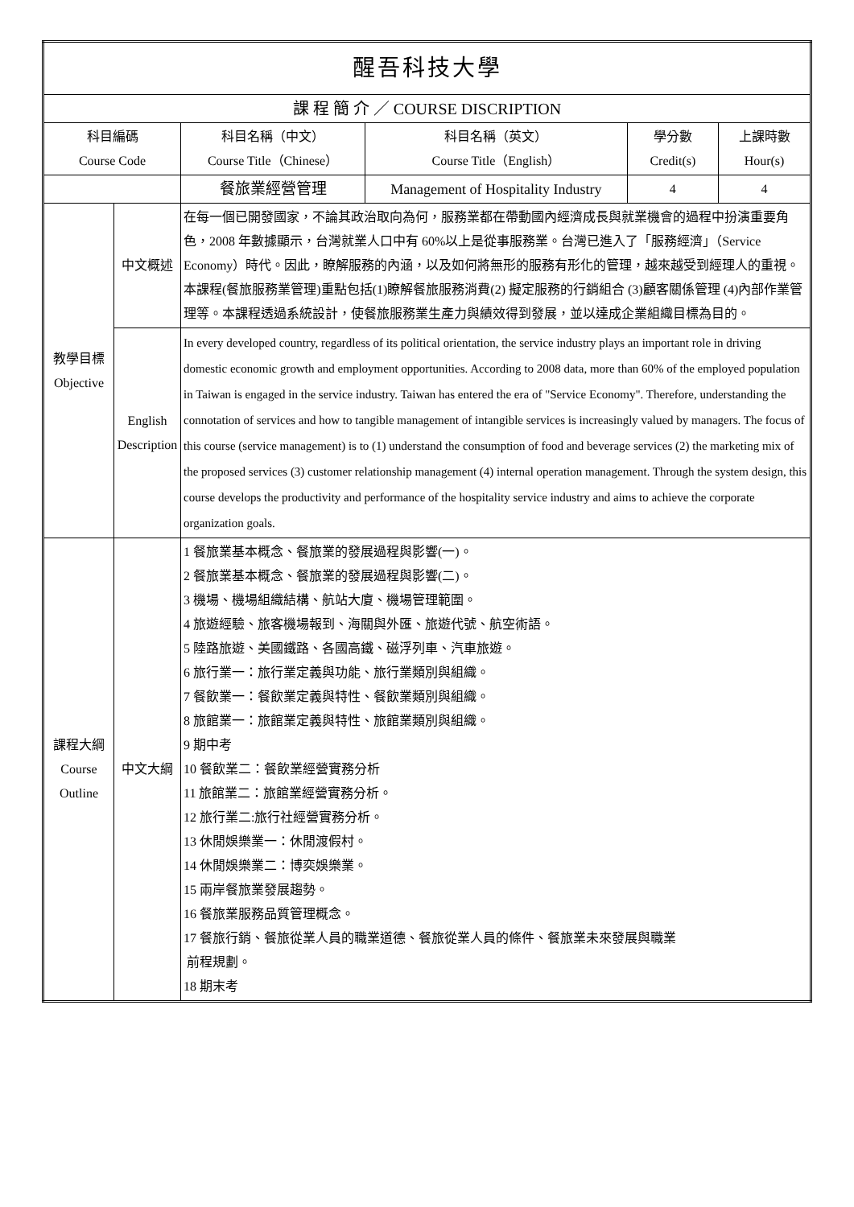| 醒吾科技大學 | | | | | |
| 課 程 簡 介 ／ COURSE DISCRIPTION | | | | | |
| 科目編碼 Course Code | | 科目名稱（中文） Course Title（Chinese） | 科目名稱（英文） Course Title（English） | 學分數 Credit(s) | 上課時數 Hour(s) |
| | | 餐旅業經營管理 | Management of Hospitality Industry | 4 | 4 |
| 教學目標 Objective | 中文概述 | 在每一個已開發國家，不論其政治取向為何，服務業都在帶動國內經濟成長與就業機會的過程中扮演重要角色，2008 年數據顯示，台灣就業人口中有 60%以上是從事服務業。台灣已進入了「服務經濟」（Service Economy）時代。因此，瞭解服務的內涵，以及如何將無形的服務有形化的管理，越來越受到經理人的重視。本課程(餐旅服務業管理)重點包括(1)瞭解餐旅服務消費(2) 擬定服務的行銷組合 (3)顧客關係管理 (4)內部作業管理等。本課程透過系統設計，使餐旅服務業生產力與績效得到發展，並以達成企業組織目標為目的。 | | | |
| | English Description | In every developed country, regardless of its political orientation, the service industry plays an important role in driving domestic economic growth and employment opportunities. According to 2008 data, more than 60% of the employed population in Taiwan is engaged in the service industry. Taiwan has entered the era of "Service Economy". Therefore, understanding the connotation of services and how to tangible management of intangible services is increasingly valued by managers. The focus of this course (service management) is to (1) understand the consumption of food and beverage services (2) the marketing mix of the proposed services (3) customer relationship management (4) internal operation management. Through the system design, this course develops the productivity and performance of the hospitality service industry and aims to achieve the corporate organization goals. | | | |
| 課程大綱 Course Outline | 中文大綱 | 1 餐旅業基本概念、餐旅業的發展過程與影響(一)。 2 餐旅業基本概念、餐旅業的發展過程與影響(二)。 3 機場、機場組織結構、航站大廈、機場管理範圍。 4 旅遊經驗、旅客機場報到、海關與外匯、旅遊代號、航空術語。 5 陸路旅遊、美國鐵路、各國高鐵、磁浮列車、汽車旅遊。 6 旅行業一：旅行業定義與功能、旅行業類別與組織。 7 餐飲業一：餐飲業定義與特性、餐飲業類別與組織。 8 旅館業一：旅館業定義與特性、旅館業類別與組織。 9 期中考 10 餐飲業二：餐飲業經營實務分析 11 旅館業二：旅館業經營實務分析。 12 旅行業二:旅行社經營實務分析。 13 休閒娛樂業一：休閒渡假村。 14 休閒娛樂業二：博奕娛樂業。 15 兩岸餐旅業發展趨勢。 16 餐旅業服務品質管理概念。 17 餐旅行銷、餐旅從業人員的職業道德、餐旅從業人員的條件、餐旅業未來發展與職業 前程規劃。 18 期末考 | | | |